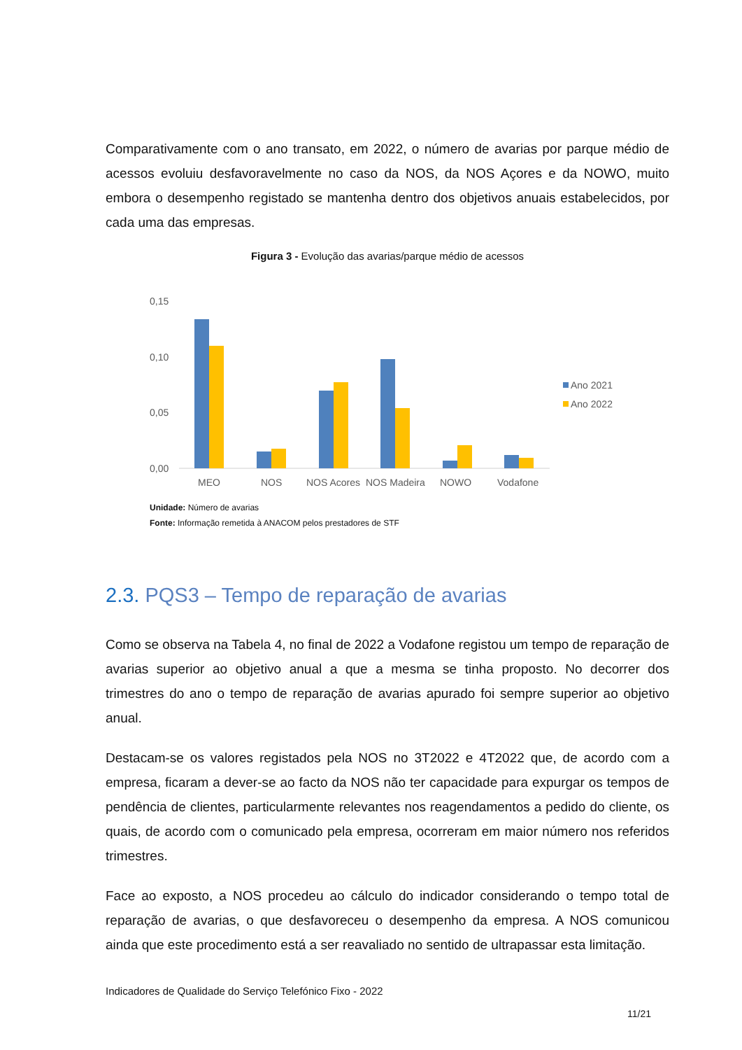Comparativamente com o ano transato, em 2022, o número de avarias por parque médio de acessos evoluiu desfavoravelmente no caso da NOS, da NOS Açores e da NOWO, muito embora o desempenho registado se mantenha dentro dos objetivos anuais estabelecidos, por cada uma das empresas.
Figura 3 - Evolução das avarias/parque médio de acessos
0,15
0,10
0,05
0,00
MEO
NOS
NOS Açores
NOS Madeira
NOWO
Vodafone
Ano 2021
Ano 2022
Unidade: Número de avarias
Fonte: Informação remetida à ANACOM pelos prestadores de STF
2.3. PQS3 – Tempo de reparação de avarias
Como se observa na Tabela 4, no final de 2022 a Vodafone registou um tempo de reparação de avarias superior ao objetivo anual a que a mesma se tinha proposto. No decorrer dos trimestres do ano o tempo de reparação de avarias apurado foi sempre superior ao objetivo anual.
Destacam-se os valores registados pela NOS no 3T2022 e 4T2022 que, de acordo com a empresa, ficaram a dever-se ao facto da NOS não ter capacidade para expurgar os tempos de pendência de clientes, particularmente relevantes nos reagendamentos a pedido do cliente, os quais, de acordo com o comunicado pela empresa, ocorreram em maior número nos referidos trimestres.
Face ao exposto, a NOS procedeu ao cálculo do indicador considerando o tempo total de reparação de avarias, o que desfavoreceu o desempenho da empresa. A NOS comunicou ainda que este procedimento está a ser reavaliado no sentido de ultrapassar esta limitação.
Indicadores de Qualidade do Serviço Telefónico Fixo - 2022
11/21